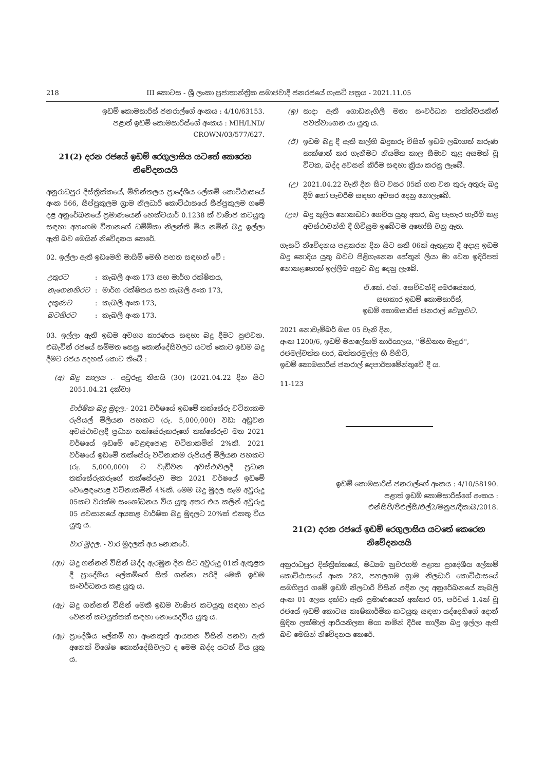218 III කොටස - ශ්‍රී ලංකා ප්‍රජාතාන්ත්‍රික සමාජවාදී ජනරජයේ ගැසට් පත්‍රය - 2021.11.05
ඉඩම් කොමසාරිස් ජනරාල්ගේ අංකය : 4/10/63153.
පළාත් ඉඩම් කොමසාරිස්ගේ අංකය : MIH/LND/
CROWN/03/577/627.
21(2) දරන රජයේ ඉඩම් රෙගුලාසිය යටතේ කෙරෙන නිවේදනයයි
අනුරාධපුර දිස්ත්‍රික්කයේ, මිහින්තලය ප්‍රාදේශීය ලේකම් කොට්ඨාසයේ අංක 566, සීප්පුකුලම ග්‍රාම නිලධාරි කොට්ඨාසයේ සීප්පුකුලම ගමේ දළ අනුරේඛනයේ ප්‍රමාණයෙන් හෙක්ටයාර් 0.1238 ක් වාණිජ කටයුතු සඳහා අහංගම විතානගේ ධම්මිකා නිලන්ති මිය නමින් බදු ඉල්ලා ඇති බව මෙයින් නිවේදනය කෙරේ.
02. ඉල්ලා ඇති ඉඩමෙහි මායිම් මෙහි පහත සඳහන් වේ :
| උතුරට | : | කැබලි අංක 173 සහ මාර්ග රක්ෂිතය, |
| නැගෙනහිරට | : | මාර්ග රක්ෂිතය සහ කැබලි අංක 173, |
| දකුණට | : | කැබලි අංක 173, |
| බටහිරට | : | කැබලි අංක 173. |
03. ඉල්ලා ඇති ඉඩම අවශ්‍ය කාරණය සඳහා බදු දීමට පුළුවන. එබැවින් රජයේ සම්මත සෙසු කොන්දේසිවලට යටත් කොට ඉඩම බදු දීමට රජය අදහස් කොට තිබේ :
(අ) බදු කාලය .- අවුරුදු තිහයි (30) (2021.04.22 දින සිට 2051.04.21 දක්වා)
වාර්ෂික බදු මුදල.- 2021 වර්ෂයේ ඉඩමේ තක්සේරු වටිනාකම රුපියල් මිලියන පහකට (රු. 5,000,000) වඩා අඩුවන අවස්ථාවලදී ප්‍රධාන තක්සේරුකරුගේ තක්සේරුව මත 2021 වර්ෂයේ ඉඩමේ වෙළඳපොළ වටිනාකමින් 2%කි. 2021 වර්ෂයේ ඉඩමේ තක්සේරු වටිනාකම රුපියල් මිලියන පහකට (රු. 5,000,000) ට වැඩිවන අවස්ථාවලදී ප්‍රධාන තක්සේරුකරුගේ තක්සේරුව මත 2021 වර්ෂයේ ඉඩමේ වෙළෙඳපොළ වටිනාකමින් 4%කි. මෙම බදු මුදල සෑම අවුරුදු 05කට වරක්ම සංශෝධනය විය යුතු අතර එය කලින් අවුරුදු 05 අවසානයේ අයකළ වාර්ෂික බදු මුදලට 20%ක් එකතු විය යුතු ය.
වාර මුදල. - වාර මුදලක් අය නොකරේ.
(ආ) බදු ගන්නන් විසින් බද්ද ඇරඹුන දින සිට අවුරුදු 01ක් ඇතුළත දී ප්‍රාදේශීය ලේකම්ගේ සිත් ගන්නා පරිදි මෙකී ඉඩම සංවර්ධනය කළ යුතු ය.
(ඇ) බදු ගන්නන් විසින් මෙකී ඉඩම වාණිජ කටයුතු සඳහා හැර වෙනත් කටයුත්තක් සඳහා නොයෙදවිය යුතු ය.
(ඈ) ප්‍රාදේශීය ලේකම් හා අනෙකුත් ආයතන විසින් පනවා ඇති අනෙක් විශේෂ කොන්දේසිවලට ද මෙම බද්ද යටත් විය යුතු ය.
(ඉ) සාදා ඇති ගොඩනැගිලි මනා සංවර්ධන තත්ත්වයකින් පවත්වාගෙන යා යුතු ය.
(ඊ) ඉඩම බදු දී ඇති කල්හි බදුකරු විසින් ඉඩම ලබාගත් කරුණ සාක්ෂාත් කර ගැනීමට නියමිත කාල සීමාව තුළ අසමත් වූ විටක, බද්ද අවසන් කිරීම සඳහා ක්‍රියා කරනු ලැබේ.
(උ) 2021.04.22 වැනි දින සිට වසර 05ක් ගත වන තුරු අතුරු බදු දීම් හෝ පැවරීම සඳහා අවසර දෙනු නොලැබේ.
(ඌ) බදු කුලිය නොකඩවා ගෙවිය යුතු අතර, බදු පැහැර හැරීම් කළ අවස්ථාවන්හි දී ගිවිසුම ඉබේටම අහෝසි වනු ඇත.
ගැසට් නිවේදනය පළකරන දින සිට සති 06ක් ඇතුළත දී අදාළ ඉඩම බදු නොදිය යුතු බවට පිළිගැනෙන හේතූන් ලියා මා වෙත ඉදිරිපත් නොකළහොත් ඉල්ලීම අනුව බදු දෙනු ලැබේ.
ඒ.කේ. එන්. සෙව්වන්දි අමරසේකර,
සහකාර ඉඩම් කොමසාරිස්,
ඉඩම් කොමසාරිස් ජනරාල් වෙනුවට.
2021 නොවැම්බර් මස 05 වැනි දින,
අංක 1200/6, ඉඩම් මහලේකම් කාර්යාලය, ''මිහිකත මැදුර'',
රජමල්වත්ත පාර, බත්තරමුල්ල හි පිහිටි,
ඉඩම් කොමසාරිස් ජනරාල් දෙපාර්තමේන්තුවේ දී ය.
11-123
ඉඩම් කොමසාරිස් ජනරාල්ගේ අංකය : 4/10/58190.
පළාත් ඉඩම් කොමසාරිස්ගේ අංකය :
එන්සීපී/පීඑල්සී/එල්2/මනුප/දීකාබ/2018.
21(2) දරන රජයේ ඉඩම් රෙගුලාසිය යටතේ කෙරෙන නිවේදනයයි
අනුරාධපුර දිස්ත්‍රික්කයේ, මධ්‍යම නුවරගම් පළාත ප්‍රාදේශීය ලේකම් කොට්ඨාසයේ අංක 282, පහලගම ග්‍රාම නිලධාරි කොට්ඨාසයේ සමගිපුර ගමේ ඉඩම් නිලධාරි විසින් අඳින ලද අනුරේඛනයේ කැබලි අංක 01 ලෙස දක්වා ඇති ප්‍රමාණයෙන් අක්කර 05, පර්චස් 1.4ක් වූ රජයේ ඉඩම් කොටස කෘෂිකාර්මික කටයුතු සඳහා යද්දෙහිගේ දොන් මුදිත ලක්මාල් ආරියතිලක මයා නමින් දීර්ඝ කාලීන බදු ඉල්ලා ඇති බව මෙයින් නිවේදනය කෙරේ.